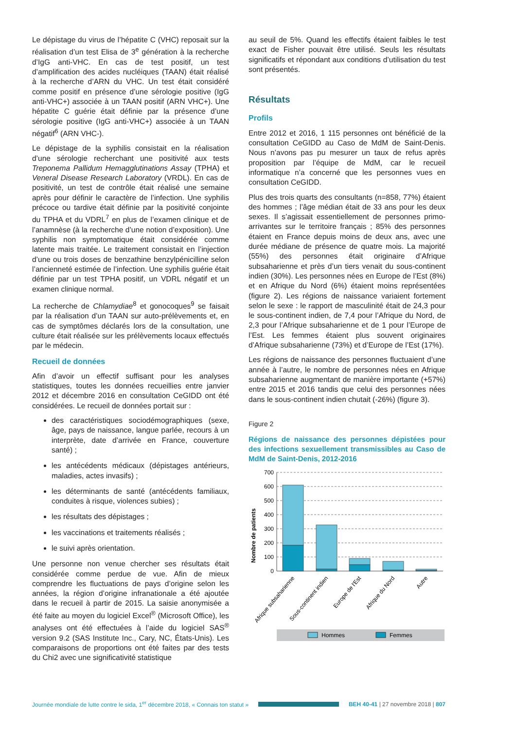Le dépistage du virus de l’hépatite C (VHC) reposait sur la réalisation d’un test Elisa de 3<sup>e</sup> génération à la recherche d’IgG anti-VHC. En cas de test positif, un test d’amplification des acides nucléiques (TAAN) était réalisé à la recherche d’ARN du VHC. Un test était considéré comme positif en présence d’une sérologie positive (IgG anti-VHC+) associée à un TAAN positif (ARN VHC+). Une hépatite C guérie était définie par la présence d’une sérologie positive (IgG anti-VHC+) associée à un TAAN négatif<sup>6</sup> (ARN VHC-).
Le dépistage de la syphilis consistait en la réalisation d’une sérologie recherchant une positivité aux tests Treponema Pallidum Hemagglutinations Assay (TPHA) et Veneral Disease Research Laboratory (VRDL). En cas de positivité, un test de contrôle était réalisé une semaine après pour définir le caractère de l’infection. Une syphilis précoce ou tardive était définie par la positivité conjointe du TPHA et du VDRL<sup>7</sup> en plus de l’examen clinique et de l’anamnèse (à la recherche d’une notion d’exposition). Une syphilis non symptomatique était considérée comme latente mais traitée. Le traitement consistait en l’injection d’une ou trois doses de benzathine benzylpénicilline selon l’ancienneté estimée de l’infection. Une syphilis guérie était définie par un test TPHA positif, un VDRL négatif et un examen clinique normal.
La recherche de Chlamydiae<sup>8</sup> et gonocoques<sup>9</sup> se faisait par la réalisation d’un TAAN sur auto-prélèvements et, en cas de symptômes déclarés lors de la consultation, une culture était réalisée sur les prélèvements locaux effectués par le médecin.
Recueil de données
Afin d’avoir un effectif suffisant pour les analyses statistiques, toutes les données recueillies entre janvier 2012 et décembre 2016 en consultation CeGIDD ont été considérées. Le recueil de données portait sur :
des caractéristiques sociodémographiques (sexe, âge, pays de naissance, langue parlée, recours à un interprète, date d’arrivée en France, couverture santé) ;
les antécédents médicaux (dépistages antérieurs, maladies, actes invasifs) ;
les déterminants de santé (antécédents familiaux, conduites à risque, violences subies) ;
les résultats des dépistages ;
les vaccinations et traitements réalisés ;
le suivi après orientation.
Une personne non venue chercher ses résultats était considérée comme perdue de vue. Afin de mieux comprendre les fluctuations de pays d’origine selon les années, la région d’origine infranationale a été ajoutée dans le recueil à partir de 2015. La saisie anonymisée a été faite au moyen du logiciel Excel<sup>®</sup> (Microsoft Office), les analyses ont été effectuées à l’aide du logiciel SAS<sup>®</sup> version 9.2 (SAS Institute Inc., Cary, NC, États-Unis). Les comparaisons de proportions ont été faites par des tests du Chi2 avec une significativité statistique
au seuil de 5%. Quand les effectifs étaient faibles le test exact de Fisher pouvait être utilisé. Seuls les résultats significatifs et répondant aux conditions d’utilisation du test sont présentés.
Résultats
Profils
Entre 2012 et 2016, 1 115 personnes ont bénéficié de la consultation CeGIDD au Caso de MdM de Saint-Denis. Nous n’avons pas pu mesurer un taux de refus après proposition par l’équipe de MdM, car le recueil informatique n’a concerné que les personnes vues en consultation CeGIDD.
Plus des trois quarts des consultants (n=858, 77%) étaient des hommes ; l’âge médian était de 33 ans pour les deux sexes. Il s’agissait essentiellement de personnes primo-arrivantes sur le territoire français ; 85% des personnes étaient en France depuis moins de deux ans, avec une durée médiane de présence de quatre mois. La majorité (55%) des personnes était originaire d’Afrique subsaharienne et près d’un tiers venait du sous-continent indien (30%). Les personnes nées en Europe de l’Est (8%) et en Afrique du Nord (6%) étaient moins représentées (figure 2). Les régions de naissance variaient fortement selon le sexe : le rapport de masculinité était de 24,3 pour le sous-continent indien, de 7,4 pour l’Afrique du Nord, de 2,3 pour l’Afrique subsaharienne et de 1 pour l’Europe de l’Est. Les femmes étaient plus souvent originaires d’Afrique subsaharienne (73%) et d’Europe de l’Est (17%).
Les régions de naissance des personnes fluctuaient d’une année à l’autre, le nombre de personnes nées en Afrique subsaharienne augmentant de manière importante (+57%) entre 2015 et 2016 tandis que celui des personnes nées dans le sous-continent indien chutait (-26%) (figure 3).
Figure 2
Régions de naissance des personnes dépistées pour des infections sexuellement transmissibles au Caso de MdM de Saint-Denis, 2012-2016
Nombre de patients
700
600
500
400
300
200
100
0
Afrique subsaharienne
Sous-continent indien
Europe de l'Est
Afrique du Nord
Autre
Hommes
Femmes
Journée mondiale de lutte contre le sida, 1<sup>er</sup> décembre 2018, « Connais ton statut » BEH 40-41 | 27 novembre 2018 | 807